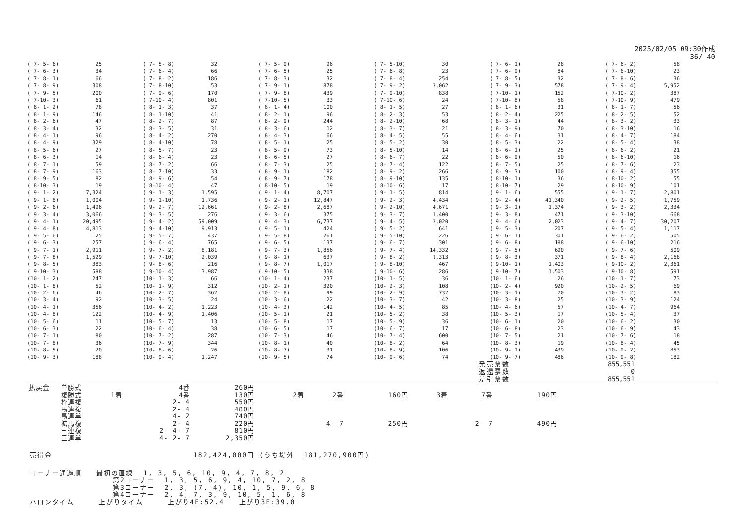2025/02/05 09:30作成
36/ 40
| ( 7- 5- 6) | 25 | ( 7- 5- 8) | 32 | ( 7- 5- 9) | 96 | ( 7- 5-10) | 30 | ( 7- 6- 1) | 28 | ( 7- 6- 2) | 58 |
| ( 7- 6- 3) | 34 | ( 7- 6- 4) | 66 | ( 7- 6- 5) | 25 | ( 7- 6- 8) | 23 | ( 7- 6- 9) | 84 | ( 7- 6-10) | 23 |
| ( 7- 8- 1) | 66 | ( 7- 8- 2) | 186 | ( 7- 8- 3) | 32 | ( 7- 8- 4) | 254 | ( 7- 8- 5) | 32 | ( 7- 8- 6) | 36 |
| ( 7- 8- 9) | 308 | ( 7- 8-10) | 53 | ( 7- 9- 1) | 878 | ( 7- 9- 2) | 3,062 | ( 7- 9- 3) | 578 | ( 7- 9- 4) | 5,952 |
| ( 7- 9- 5) | 200 | ( 7- 9- 6) | 170 | ( 7- 9- 8) | 439 | ( 7- 9-10) | 838 | ( 7-10- 1) | 152 | ( 7-10- 2) | 387 |
| ( 7-10- 3) | 61 | ( 7-10- 4) | 801 | ( 7-10- 5) | 33 | ( 7-10- 6) | 24 | ( 7-10- 8) | 58 | ( 7-10- 9) | 479 |
| ( 8- 1- 2) | 78 | ( 8- 1- 3) | 37 | ( 8- 1- 4) | 100 | ( 8- 1- 5) | 27 | ( 8- 1- 6) | 31 | ( 8- 1- 7) | 56 |
| ( 8- 1- 9) | 146 | ( 8- 1-10) | 41 | ( 8- 2- 1) | 96 | ( 8- 2- 3) | 53 | ( 8- 2- 4) | 225 | ( 8- 2- 5) | 52 |
| ( 8- 2- 6) | 47 | ( 8- 2- 7) | 87 | ( 8- 2- 9) | 244 | ( 8- 2-10) | 68 | ( 8- 3- 1) | 44 | ( 8- 3- 2) | 33 |
| ( 8- 3- 4) | 32 | ( 8- 3- 5) | 31 | ( 8- 3- 6) | 12 | ( 8- 3- 7) | 21 | ( 8- 3- 9) | 70 | ( 8- 3-10) | 16 |
| ( 8- 4- 1) | 96 | ( 8- 4- 2) | 270 | ( 8- 4- 3) | 66 | ( 8- 4- 5) | 55 | ( 8- 4- 6) | 31 | ( 8- 4- 7) | 184 |
| ( 8- 4- 9) | 329 | ( 8- 4-10) | 78 | ( 8- 5- 1) | 25 | ( 8- 5- 2) | 30 | ( 8- 5- 3) | 22 | ( 8- 5- 4) | 38 |
| ( 8- 5- 6) | 27 | ( 8- 5- 7) | 23 | ( 8- 5- 9) | 73 | ( 8- 5-10) | 14 | ( 8- 6- 1) | 25 | ( 8- 6- 2) | 21 |
| ( 8- 6- 3) | 14 | ( 8- 6- 4) | 23 | ( 8- 6- 5) | 27 | ( 8- 6- 7) | 22 | ( 8- 6- 9) | 50 | ( 8- 6-10) | 16 |
| ( 8- 7- 1) | 59 | ( 8- 7- 2) | 66 | ( 8- 7- 3) | 25 | ( 8- 7- 4) | 122 | ( 8- 7- 5) | 25 | ( 8- 7- 6) | 23 |
| ( 8- 7- 9) | 163 | ( 8- 7-10) | 33 | ( 8- 9- 1) | 182 | ( 8- 9- 2) | 266 | ( 8- 9- 3) | 100 | ( 8- 9- 4) | 355 |
| ( 8- 9- 5) | 82 | ( 8- 9- 6) | 54 | ( 8- 9- 7) | 178 | ( 8- 9-10) | 135 | ( 8-10- 1) | 36 | ( 8-10- 2) | 55 |
| ( 8-10- 3) | 19 | ( 8-10- 4) | 47 | ( 8-10- 5) | 19 | ( 8-10- 6) | 17 | ( 8-10- 7) | 29 | ( 8-10- 9) | 101 |
| ( 9- 1- 2) | 7,324 | ( 9- 1- 3) | 1,595 | ( 9- 1- 4) | 8,707 | ( 9- 1- 5) | 814 | ( 9- 1- 6) | 555 | ( 9- 1- 7) | 2,801 |
| ( 9- 1- 8) | 1,004 | ( 9- 1-10) | 1,736 | ( 9- 2- 1) | 12,847 | ( 9- 2- 3) | 4,434 | ( 9- 2- 4) | 41,340 | ( 9- 2- 5) | 1,759 |
| ( 9- 2- 6) | 1,496 | ( 9- 2- 7) | 12,661 | ( 9- 2- 8) | 2,687 | ( 9- 2-10) | 4,671 | ( 9- 3- 1) | 1,374 | ( 9- 3- 2) | 2,334 |
| ( 9- 3- 4) | 3,066 | ( 9- 3- 5) | 276 | ( 9- 3- 6) | 375 | ( 9- 3- 7) | 1,400 | ( 9- 3- 8) | 471 | ( 9- 3-10) | 668 |
| ( 9- 4- 1) | 20,495 | ( 9- 4- 2) | 59,009 | ( 9- 4- 3) | 6,737 | ( 9- 4- 5) | 3,020 | ( 9- 4- 6) | 2,023 | ( 9- 4- 7) | 30,207 |
| ( 9- 4- 8) | 4,813 | ( 9- 4-10) | 9,913 | ( 9- 5- 1) | 424 | ( 9- 5- 2) | 641 | ( 9- 5- 3) | 207 | ( 9- 5- 4) | 1,117 |
| ( 9- 5- 6) | 125 | ( 9- 5- 7) | 437 | ( 9- 5- 8) | 261 | ( 9- 5-10) | 226 | ( 9- 6- 1) | 301 | ( 9- 6- 2) | 505 |
| ( 9- 6- 3) | 257 | ( 9- 6- 4) | 765 | ( 9- 6- 5) | 137 | ( 9- 6- 7) | 301 | ( 9- 6- 8) | 188 | ( 9- 6-10) | 216 |
| ( 9- 7- 1) | 2,911 | ( 9- 7- 2) | 8,181 | ( 9- 7- 3) | 1,856 | ( 9- 7- 4) | 14,332 | ( 9- 7- 5) | 690 | ( 9- 7- 6) | 509 |
| ( 9- 7- 8) | 1,529 | ( 9- 7-10) | 2,039 | ( 9- 8- 1) | 637 | ( 9- 8- 2) | 1,313 | ( 9- 8- 3) | 371 | ( 9- 8- 4) | 2,168 |
| ( 9- 8- 5) | 383 | ( 9- 8- 6) | 216 | ( 9- 8- 7) | 1,017 | ( 9- 8-10) | 467 | ( 9-10- 1) | 1,403 | ( 9-10- 2) | 2,361 |
| ( 9-10- 3) | 588 | ( 9-10- 4) | 3,987 | ( 9-10- 5) | 338 | ( 9-10- 6) | 286 | ( 9-10- 7) | 1,503 | ( 9-10- 8) | 591 |
| (10- 1- 2) | 247 | (10- 1- 3) | 66 | (10- 1- 4) | 237 | (10- 1- 5) | 36 | (10- 1- 6) | 26 | (10- 1- 7) | 73 |
| (10- 1- 8) | 52 | (10- 1- 9) | 312 | (10- 2- 1) | 320 | (10- 2- 3) | 108 | (10- 2- 4) | 920 | (10- 2- 5) | 69 |
| (10- 2- 6) | 46 | (10- 2- 7) | 362 | (10- 2- 8) | 99 | (10- 2- 9) | 732 | (10- 3- 1) | 70 | (10- 3- 2) | 83 |
| (10- 3- 4) | 92 | (10- 3- 5) | 24 | (10- 3- 6) | 22 | (10- 3- 7) | 42 | (10- 3- 8) | 25 | (10- 3- 9) | 124 |
| (10- 4- 1) | 356 | (10- 4- 2) | 1,223 | (10- 4- 3) | 142 | (10- 4- 5) | 85 | (10- 4- 6) | 57 | (10- 4- 7) | 964 |
| (10- 4- 8) | 122 | (10- 4- 9) | 1,406 | (10- 5- 1) | 21 | (10- 5- 2) | 38 | (10- 5- 3) | 17 | (10- 5- 4) | 37 |
| (10- 5- 6) | 11 | (10- 5- 7) | 13 | (10- 5- 8) | 17 | (10- 5- 9) | 36 | (10- 6- 1) | 20 | (10- 6- 2) | 30 |
| (10- 6- 3) | 22 | (10- 6- 4) | 38 | (10- 6- 5) | 17 | (10- 6- 7) | 17 | (10- 6- 8) | 23 | (10- 6- 9) | 43 |
| (10- 7- 1) | 80 | (10- 7- 2) | 287 | (10- 7- 3) | 46 | (10- 7- 4) | 600 | (10- 7- 5) | 21 | (10- 7- 6) | 18 |
| (10- 7- 8) | 36 | (10- 7- 9) | 344 | (10- 8- 1) | 40 | (10- 8- 2) | 64 | (10- 8- 3) | 19 | (10- 8- 4) | 45 |
| (10- 8- 5) | 20 | (10- 8- 6) | 26 | (10- 8- 7) | 31 | (10- 8- 9) | 106 | (10- 9- 1) | 439 | (10- 9- 2) | 853 |
| (10- 9- 3) | 188 | (10- 9- 4) | 1,247 | (10- 9- 5) | 74 | (10- 9- 6) | 74 | (10- 9- 7) | 486 | (10- 9- 8) | 182 |
| 発売票数 | 855,551 |
| 返還票数 | 0 |
| 差引票数 | 855,551 |
| 払戻金 | 単勝式 | | 4番 | 260円 | | | | | | |
| | 複勝式 | 1着 | 4番 | 130円 | 2着 | 2番 | 160円 | 3着 | 7番 | 190円 |
| | 枠連複 | | 2- 4 | 550円 | | | | | | |
| | 馬連複 | | 2- 4 | 480円 | | | | | | |
| | 馬連単 | | 4- 2 | 740円 | | | | | | |
| | 拡馬複 | | 2- 4 | 220円 | | 4- 7 | 250円 | | 2- 7 | 490円 |
| | 三連複 | | 2- 4- 7 | 810円 | | | | | | |
| | 三連単 | | 4- 2- 7 | 2,350円 | | | | | | |
売得金 182,424,000円 (うち場外 181,270,900円)
コーナー通過順 最初の直線 1, 3, 5, 6, 10, 9, 4, 7, 8, 2 第2コーナー 1, 3, 5, 6, 9, 4, 10, 7, 2, 8 第3コーナー 2, 3, (7, 4), 10, 1, 5, 9, 6, 8 第4コーナー 2, 4, 7, 3, 9, 10, 5, 1, 6, 8 ハロンタイム 上がりタイム 上がり4F:52.4 上がり3F:39.0